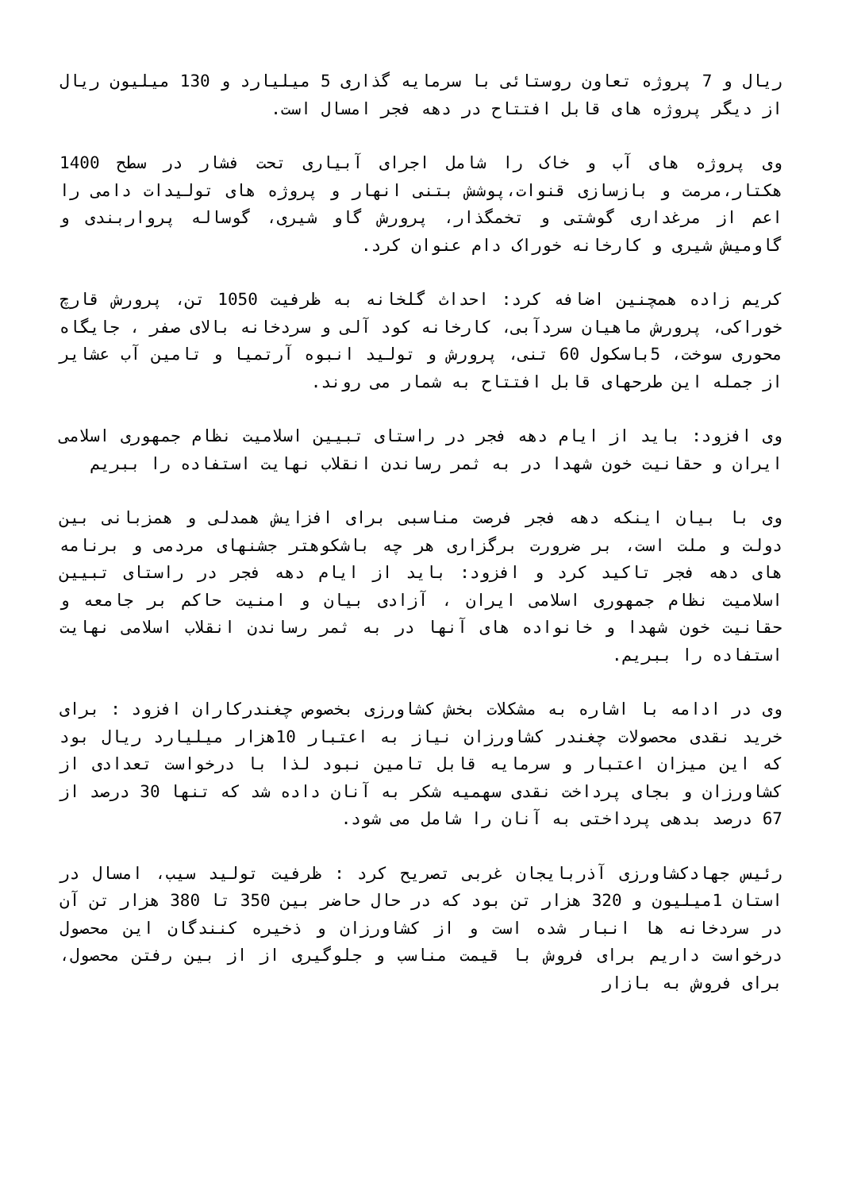ریال و 7 پروژه تعاون روستائی با سرمایه گذاری 5 میلیارد و 130 میلیون ریال از دیگر پروژه های قابل افتتاح در دهه فجر امسال است.
وی پروژه های آب و خاک را شامل اجرای آبیاری تحت فشار در سطح 1400 هکتار،مرمت و بازسازی قنوات،پوشش بتنی انهار و پروژه های تولیدات دامی را اعم از مرغداری گوشتی و تخمگذار، پرورش گاو شیری، گوساله پرواربندی و گاومیش شیری و کارخانه خوراک دام عنوان کرد.
کریم زاده همچنین اضافه کرد: احداث گلخانه به ظرفیت 1050 تن، پرورش قارچ خوراکی، پرورش ماهیان سردآبی، کارخانه کود آلی و سردخانه بالای صفر ، جایگاه محوری سوخت، 5باسکول 60 تنی، پرورش و تولید انبوه آرتمیا و تامین آب عشایر از جمله این طرحهای قابل افتتاح به شمار می روند.
وی افزود: باید از ایام دهه فجر در راستای تبیین اسلامیت نظام جمهوری اسلامی ایران و حقانیت خون شهدا در به ثمر رساندن انقلاب نهایت استفاده را ببریم
وی با بیان اینکه دهه فجر فرصت مناسبی برای افزایش همدلی و همزبانی بین دولت و ملت است، بر ضرورت برگزاری هر چه باشکوهتر جشنهای مردمی و برنامه های دهه فجر تاکید کرد و افزود: باید از ایام دهه فجر در راستای تبیین اسلامیت نظام جمهوری اسلامی ایران ، آزادی بیان و امنیت حاکم بر جامعه و حقانیت خون شهدا و خانواده های آنها در به ثمر رساندن انقلاب اسلامی نهایت استفاده را ببریم.
وی در ادامه با اشاره به مشکلات بخش کشاورزی بخصوص چغندرکاران افزود : برای خرید نقدی محصولات چغندر کشاورزان نیاز به اعتبار 10هزار میلیارد ریال بود که این میزان اعتبار و سرمایه قابل تامین نبود لذا با درخواست تعدادی از کشاورزان و بجای پرداخت نقدی سهمیه شکر به آنان داده شد که تنها 30 درصد از 67 درصد بدهی پرداختی به آنان را شامل می شود.
رئیس جهادکشاورزی آذربایجان غربی تصریح کرد : ظرفیت تولید سیب، امسال در استان 1میلیون و 320 هزار تن بود که در حال حاضر بین 350 تا 380 هزار تن آن در سردخانه ها انبار شده است و از کشاورزان و ذخیره کنندگان این محصول درخواست داریم برای فروش با قیمت مناسب و جلوگیری از از بین رفتن محصول، برای فروش به بازار